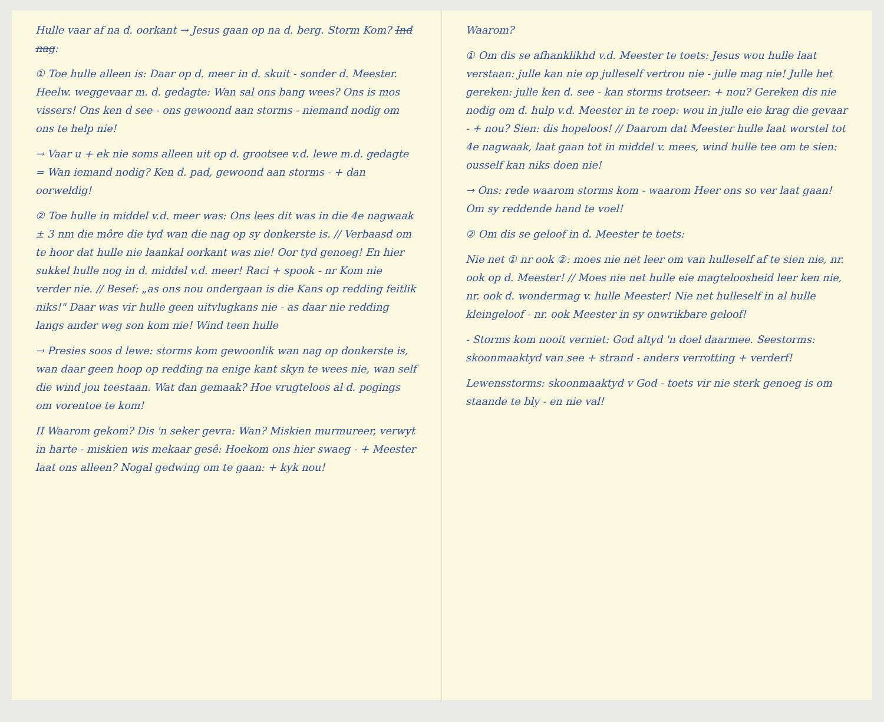Hulle vaar af na d. oorkant → Jesus gaan op na d. berg. Storm Kom? Ind nag:
① Toe hulle alleen is: Daar op d. meer in d. skuit - sonder d. Meester. Heelw. weggevaar m. d. gedagte: Wan sal ons bang wees? Ons is mos vissers! Ons ken d see - ons gewoond aan storms - niemand nodig om ons te help nie!
→ Vaar u + ek nie soms alleen uit op d. grootsee v.d. lewe m.d. gedagte = Wan iemand nodig? Ken d. pad, gewoond aan storms - + dan oorweldig!
② Toe hulle in middel v.d. meer was: Ons lees dit was in die 4e nagwaak ± 3 nm die môre die tyd wan die nag op sy donkerste is. // Verbaasd om te hoor dat hulle nie laankal oorkant was nie! Oor tyd genoeg! En hier sukkel hulle nog in d. middel v.d. meer! Raci + spook - nr Kom nie verder nie. // Besef: „as ons nou ondergaan is die Kans op redding feitlik niks!" Daar was vir hulle geen uitvlugkans nie - as daar nie redding langs ander weg son kom nie! Wind teen hulle
→ Presies soos d lewe: storms kom gewoonlik wan nag op donkerste is, wan daar geen hoop op redding na enige kant skyn te wees nie, wan self die wind jou teestaan. Wat dan gemaak? Hoe vrugteloos al d. pogings om vorentoe te kom!
II Waarom gekom? Dis 'n seker gevra: Wan? Miskien murmureer, verwyt in harte - miskien wis mekaar gesê: Hoekom ons hier swaeg - + Meester laat ons alleen? Nogal gedwing om te gaan: + kyk nou!
Waarom?
① Om dis se afhanklikhd v.d. Meester te toets: Jesus wou hulle laat verstaan: julle kan nie op julleself vertrou nie - julle mag nie! Julle het gereken: julle ken d. see - kan storms trotseer: + nou? Gereken dis nie nodig om d. hulp v.d. Meester in te roep: wou in julle eie krag die gevaar - + nou? Sien: dis hopeloos! // Daarom dat Meester hulle laat worstel tot 4e nagwaak, laat gaan tot in middel v. mees, wind hulle tee om te sien: ousself kan niks doen nie!
→ Ons: rede waarom storms kom - waarom Heer ons so ver laat gaan! Om sy reddende hand te voel!
② Om dis se geloof in d. Meester te toets:
Nie net ① nr ook ②: moes nie net leer om van hulleself af te sien nie, nr. ook op d. Meester! // Moes nie net hulle eie magteloosheid leer ken nie, nr. ook d. wondermag v. hulle Meester! Nie net hulleself in al hulle kleingeloof - nr. ook Meester in sy onwrikbare geloof!
- Storms kom nooit verniet: God altyd 'n doel daarmee. Seestorms: skoonmaaktyd van see + strand - anders verrotting + verderf!
Lewensstorms: skoonmaaktyd v God - toets vir nie sterk genoeg is om staande te bly - en nie val!